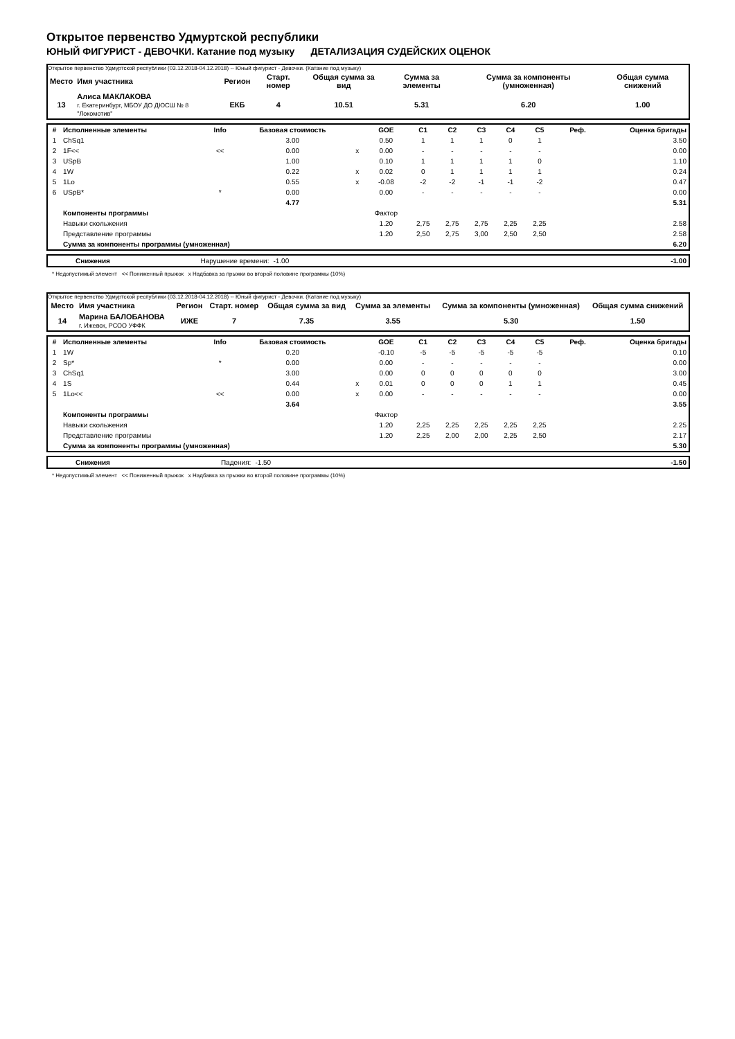Открытое первенство Удмуртской республики
ЮНЫЙ ФИГУРИСТ - ДЕВОЧКИ. Катание под музыку ДЕТАЛИЗАЦИЯ СУДЕЙСКИХ ОЦЕНОК
Открытое первенство Удмуртской республики (03.12.2018-04.12.2018) -- Юный фигурист - Девочки. (Катание под музыку)
| Место | Имя участника | Регион | Старт. номер | Общая сумма за вид | Сумма за элементы | Сумма за компоненты (умноженная) | Общая сумма снижений |
| --- | --- | --- | --- | --- | --- | --- | --- |
| 13 | Алиса МАКЛАКОВА г. Екатеринбург, МБОУ ДО ДЮСШ № 8 "Локомотив" | ЕКБ | 4 | 10.51 | 5.31 | 6.20 | 1.00 |
| # | Исполненные элементы | Info | Базовая стоимость | | GOE | C1 | C2 | C3 | C4 | C5 | Реф. | Оценка бригады |
| --- | --- | --- | --- | --- | --- | --- | --- | --- | --- | --- | --- | --- |
| 1 | ChSq1 | | 3.00 | | 0.50 | 1 | 1 | 1 | 0 | 1 | | 3.50 |
| 2 | 1F<< | << | 0.00 | x | 0.00 | - | - | - | - | - | | 0.00 |
| 3 | USpB | | 1.00 | | 0.10 | 1 | 1 | 1 | 1 | 0 | | 1.10 |
| 4 | 1W | | 0.22 | x | 0.02 | 0 | 1 | 1 | 1 | 1 | | 0.24 |
| 5 | 1Lo | | 0.55 | x | -0.08 | -2 | -2 | -1 | -1 | -2 | | 0.47 |
| 6 | USpB* | * | 0.00 | | 0.00 | - | - | - | - | - | | 0.00 |
| | | | 4.77 | | | | | | | | | 5.31 |
| | Компоненты программы | | | | Фактор | | | | | | | |
| | Навыки скольжения | | | | 1.20 | 2,75 | 2,75 | 2,75 | 2,25 | 2,25 | | 2.58 |
| | Представление программы | | | | 1.20 | 2,50 | 2,75 | 3,00 | 2,50 | 2,50 | | 2.58 |
| | Сумма за компоненты программы (умноженная) | | | | | | | | | | | 6.20 |
| Снижения | Нарушение времени: | -1.00 | | -1.00 |
* Недопустимый элемент << Пониженный прыжок x Надбавка за прыжки во второй половине программы (10%)
Открытое первенство Удмуртской республики (03.12.2018-04.12.2018) -- Юный фигурист - Девочки. (Катание под музыку)
| Место | Имя участника | Регион | Старт. номер | Общая сумма за вид | Сумма за элементы | Сумма за компоненты (умноженная) | Общая сумма снижений |
| --- | --- | --- | --- | --- | --- | --- | --- |
| 14 | Марина БАЛОБАНОВА г. Ижевск, РСОО УФФК | ИЖЕ | 7 | 7.35 | 3.55 | 5.30 | 1.50 |
| # | Исполненные элементы | Info | Базовая стоимость | | GOE | C1 | C2 | C3 | C4 | C5 | Реф. | Оценка бригады |
| --- | --- | --- | --- | --- | --- | --- | --- | --- | --- | --- | --- | --- |
| 1 | 1W | | 0.20 | | -0.10 | -5 | -5 | -5 | -5 | -5 | | 0.10 |
| 2 | Sp* | * | 0.00 | | 0.00 | - | - | - | - | - | | 0.00 |
| 3 | ChSq1 | | 3.00 | | 0.00 | 0 | 0 | 0 | 0 | 0 | | 3.00 |
| 4 | 1S | | 0.44 | x | 0.01 | 0 | 0 | 0 | 1 | 1 | | 0.45 |
| 5 | 1Lo<< | << | 0.00 | x | 0.00 | - | - | - | - | - | | 0.00 |
| | | | 3.64 | | | | | | | | | 3.55 |
| | Компоненты программы | | | | Фактор | | | | | | | |
| | Навыки скольжения | | | | 1.20 | 2,25 | 2,25 | 2,25 | 2,25 | 2,25 | | 2.25 |
| | Представление программы | | | | 1.20 | 2,25 | 2,00 | 2,00 | 2,25 | 2,50 | | 2.17 |
| | Сумма за компоненты программы (умноженная) | | | | | | | | | | | 5.30 |
| Снижения | Падения: | -1.50 | | -1.50 |
* Недопустимый элемент << Пониженный прыжок x Надбавка за прыжки во второй половине программы (10%)